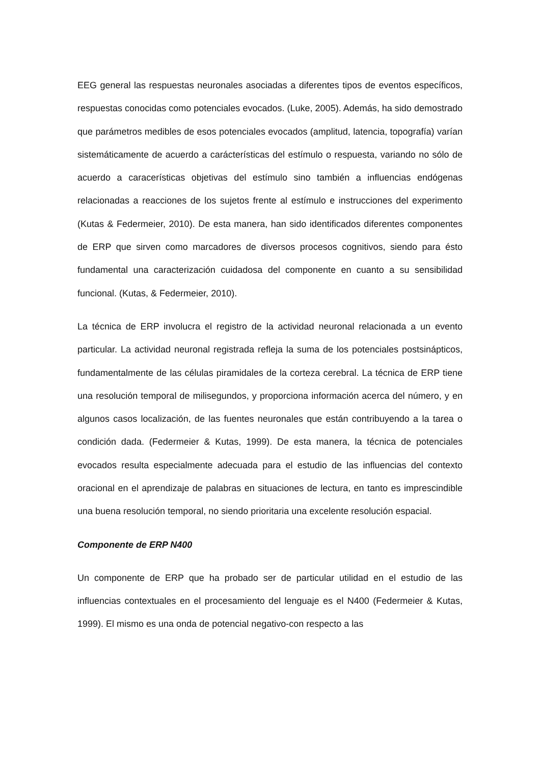EEG general las respuestas neuronales asociadas a diferentes tipos de eventos específicos, respuestas conocidas como potenciales evocados. (Luke, 2005). Además, ha sido demostrado que parámetros medibles de esos potenciales evocados (amplitud, latencia, topografía) varían sistemáticamente de acuerdo a carácterísticas del estímulo o respuesta, variando no sólo de acuerdo a caracerísticas objetivas del estímulo sino también a influencias endógenas relacionadas a reacciones de los sujetos frente al estímulo e instrucciones del experimento (Kutas & Federmeier, 2010). De esta manera, han sido identificados diferentes componentes de ERP que sirven como marcadores de diversos procesos cognitivos, siendo para ésto fundamental una caracterización cuidadosa del componente en cuanto a su sensibilidad funcional. (Kutas, & Federmeier, 2010).
La técnica de ERP involucra el registro de la actividad neuronal relacionada a un evento particular. La actividad neuronal registrada refleja la suma de los potenciales postsinápticos, fundamentalmente de las células piramidales de la corteza cerebral. La técnica de ERP tiene una resolución temporal de milisegundos, y proporciona información acerca del número, y en algunos casos localización, de las fuentes neuronales que están contribuyendo a la tarea o condición dada. (Federmeier & Kutas, 1999). De esta manera, la técnica de potenciales evocados resulta especialmente adecuada para el estudio de las influencias del contexto oracional en el aprendizaje de palabras en situaciones de lectura, en tanto es imprescindible una buena resolución temporal, no siendo prioritaria una excelente resolución espacial.
Componente de ERP N400
Un componente de ERP que ha probado ser de particular utilidad en el estudio de las influencias contextuales en el procesamiento del lenguaje es el N400 (Federmeier & Kutas, 1999). El mismo es una onda de potencial negativo-con respecto a las